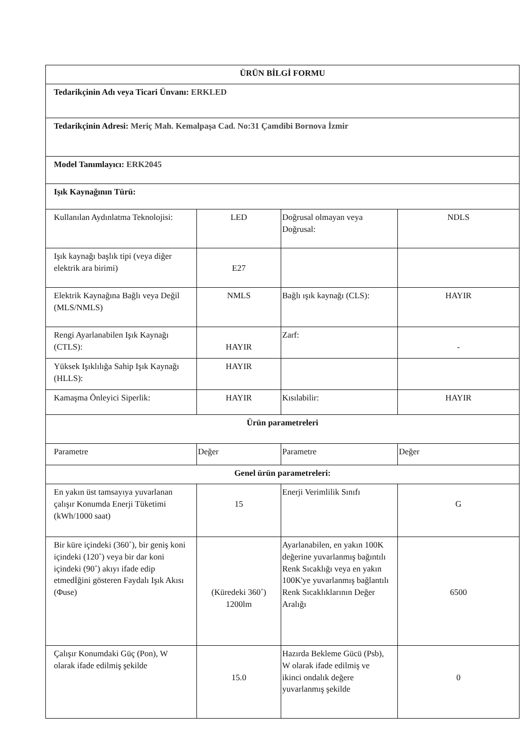| ÜRÜN BİLGİ FORMU | | | |
| --- | --- | --- | --- |
| Tedarikçinin Adı veya Ticari Ünvanı: ERKLED | | | |
| Tedarikçinin Adresi: Meriç Mah. Kemalpaşa Cad. No:31 Çamdibi Bornova İzmir | | | |
| Model Tanımlayıcı: ERK2045 | | | |
| Işık Kaynağının Türü: | | | |
| Kullanılan Aydınlatma Teknolojisi: | LED | Doğrusal olmayan veya Doğrusal: | NDLS |
| Işık kaynağı başlık tipi (veya diğer elektrik ara birimi) | E27 | | |
| Elektrik Kaynağına Bağlı veya Değil (MLS/NMLS) | NMLS | Bağlı ışık kaynağı (CLS): | HAYIR |
| Rengi Ayarlanabilen Işık Kaynağı (CTLS): | HAYIR | Zarf: | - |
| Yüksek Işıklılığa Sahip Işık Kaynağı (HLLS): | HAYIR | | |
| Kamaşma Önleyici Siperlik: | HAYIR | Kısılabilir: | HAYIR |
| Ürün parametreleri | | | |
| Parametre | Değer | Parametre | Değer |
| Genel ürün parametreleri: | | | |
| En yakın üst tamsayıya yuvarlanan çalışır Konumda Enerji Tüketimi (kWh/1000 saat) | 15 | Enerji Verimlilik Sınıfı | G |
| Bir küre içindeki (360˚), bir geniş koni içindeki (120˚) veya bir dar koni içindeki (90˚) akıyı ifade edip etmedİğini gösteren Faydalı Işık Akısı (Φuse) | (Küredeki 360˚) 1200lm | Ayarlanabilen, en yakın 100K değerine yuvarlanmış bağıntılı Renk Sıcaklığı veya en yakın 100K'ye yuvarlanmış bağlantılı Renk Sıcaklıklarının Değer Aralığı | 6500 |
| Çalışır Konumdaki Güç (Pon), W olarak ifade edilmiş şekilde | 15.0 | Hazırda Bekleme Gücü (Psb), W olarak ifade edilmiş ve ikinci ondalık değere yuvarlanmış şekilde | 0 |